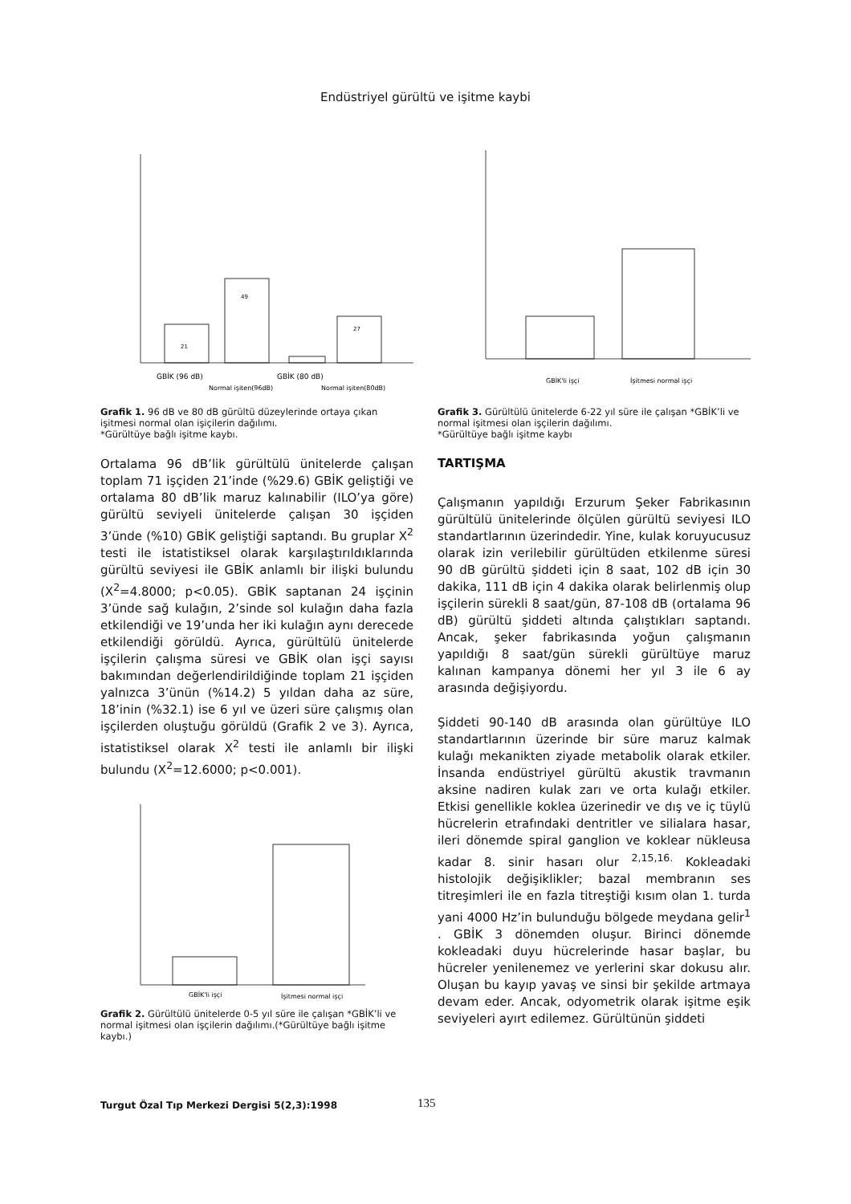Endüstriyel gürültü ve işitme kaybi
21
49
27
GBİK (96 dB)
GBİK (80 dB)
Normal işiten(96dB)
Normal işiten(80dB)
Grafik 1. 96 dB ve 80 dB gürültü düzeylerinde ortaya çıkan işitmesi normal olan işiçilerin dağılımı.
*Gürültüye bağlı işitme kaybı.
Ortalama 96 dB’lik gürültülü ünitelerde çalışan toplam 71 işçiden 21’inde (%29.6) GBİK geliştiği ve ortalama 80 dB’lik maruz kalınabilir (ILO’ya göre) gürültü seviyeli ünitelerde çalışan 30 işçiden 3’ünde (%10) GBİK geliştiği saptandı. Bu gruplar X<sup>2</sup> testi ile istatistiksel olarak karşılaştırıldıklarında gürültü seviyesi ile GBİK anlamlı bir ilişki bulundu (X<sup>2</sup>=4.8000; p<0.05). GBİK saptanan 24 işçinin 3’ünde sağ kulağın, 2’sinde sol kulağın daha fazla etkilendiği ve 19’unda her iki kulağın aynı derecede etkilendiği görüldü. Ayrıca, gürültülü ünitelerde işçilerin çalışma süresi ve GBİK olan işçi sayısı bakımından değerlendirildiğinde toplam 21 işçiden yalnızca 3’ünün (%14.2) 5 yıldan daha az süre, 18’inin (%32.1) ise 6 yıl ve üzeri süre çalışmış olan işçilerden oluştuğu görüldü (Grafik 2 ve 3). Ayrıca, istatistiksel olarak X<sup>2</sup> testi ile anlamlı bir ilişki bulundu (X<sup>2</sup>=12.6000; p<0.001).
GBİK'li işçi
İşitmesi normal işçi
Grafik 2. Gürültülü ünitelerde 0-5 yıl süre ile çalışan *GBİK’li ve normal işitmesi olan işçilerin dağılımı.(*Gürültüye bağlı işitme kaybı.)
GBİK'li işçi
İşitmesi normal işçi
Grafik 3. Gürültülü ünitelerde 6-22 yıl süre ile çalışan *GBİK’li ve normal işitmesi olan işçilerin dağılımı.
*Gürültüye bağlı işitme kaybı
TARTIŞMA
Çalışmanın yapıldığı Erzurum Şeker Fabrikasının gürültülü ünitelerinde ölçülen gürültü seviyesi ILO standartlarının üzerindedir. Yine, kulak koruyucusuz olarak izin verilebilir gürültüden etkilenme süresi 90 dB gürültü şiddeti için 8 saat, 102 dB için 30 dakika, 111 dB için 4 dakika olarak belirlenmiş olup işçilerin sürekli 8 saat/gün, 87-108 dB (ortalama 96 dB) gürültü şiddeti altında çalıştıkları saptandı. Ancak, şeker fabrikasında yoğun çalışmanın yapıldığı 8 saat/gün sürekli gürültüye maruz kalınan kampanya dönemi her yıl 3 ile 6 ay arasında değişiyordu.
Şiddeti 90-140 dB arasında olan gürültüye ILO standartlarının üzerinde bir süre maruz kalmak kulağı mekanikten ziyade metabolik olarak etkiler. İnsanda endüstriyel gürültü akustik travmanın aksine nadiren kulak zarı ve orta kulağı etkiler. Etkisi genellikle koklea üzerinedir ve dış ve iç tüylü hücrelerin etrafındaki dentritler ve silialara hasar, ileri dönemde spiral ganglion ve koklear nükleusa kadar 8. sinir hasarı olur <sup>2,15,16.</sup> Kokleadaki histolojik değişiklikler; bazal membranın ses titreşimleri ile en fazla titreştiği kısım olan 1. turda yani 4000 Hz’in bulunduğu bölgede meydana gelir<sup>1</sup> . GBİK 3 dönemden oluşur. Birinci dönemde kokleadaki duyu hücrelerinde hasar başlar, bu hücreler yenilenemez ve yerlerini skar dokusu alır. Oluşan bu kayıp yavaş ve sinsi bir şekilde artmaya devam eder. Ancak, odyometrik olarak işitme eşik seviyeleri ayırt edilemez. Gürültünün şiddeti
Turgut Özal Tıp Merkezi Dergisi 5(2,3):1998
135